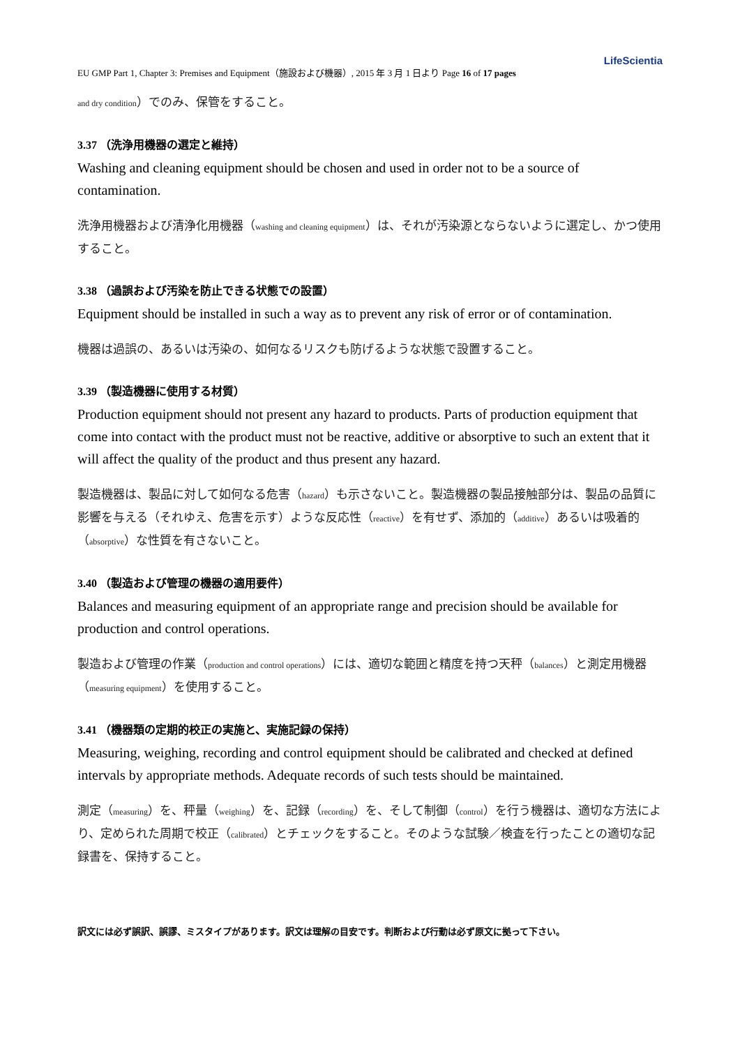LifeScientia
EU GMP Part 1, Chapter 3: Premises and Equipment（施設および機器）, 2015 年 3 月 1 日より Page 16 of 17 pages
and dry condition）でのみ、保管をすること。
3.37 （洗浄用機器の選定と維持）
Washing and cleaning equipment should be chosen and used in order not to be a source of contamination.
洗浄用機器および清浄化用機器（washing and cleaning equipment）は、それが汚染源とならないように選定し、かつ使用すること。
3.38 （過誤および汚染を防止できる状態での設置）
Equipment should be installed in such a way as to prevent any risk of error or of contamination.
機器は過誤の、あるいは汚染の、如何なるリスクも防げるような状態で設置すること。
3.39 （製造機器に使用する材質）
Production equipment should not present any hazard to products. Parts of production equipment that come into contact with the product must not be reactive, additive or absorptive to such an extent that it will affect the quality of the product and thus present any hazard.
製造機器は、製品に対して如何なる危害（hazard）も示さないこと。製造機器の製品接触部分は、製品の品質に影響を与える（それゆえ、危害を示す）ような反応性（reactive）を有せず、添加的（additive）あるいは吸着的（absorptive）な性質を有さないこと。
3.40 （製造および管理の機器の適用要件）
Balances and measuring equipment of an appropriate range and precision should be available for production and control operations.
製造および管理の作業（production and control operations）には、適切な範囲と精度を持つ天秤（balances）と測定用機器（measuring equipment）を使用すること。
3.41 （機器類の定期的校正の実施と、実施記録の保持）
Measuring, weighing, recording and control equipment should be calibrated and checked at defined intervals by appropriate methods. Adequate records of such tests should be maintained.
測定（measuring）を、秤量（weighing）を、記録（recording）を、そして制御（control）を行う機器は、適切な方法により、定められた周期で校正（calibrated）とチェックをすること。そのような試験／検査を行ったことの適切な記録書を、保持すること。
訳文には必ず誤訳、誤謬、ミスタイプがあります。訳文は理解の目安です。判断および行動は必ず原文に拠って下さい。